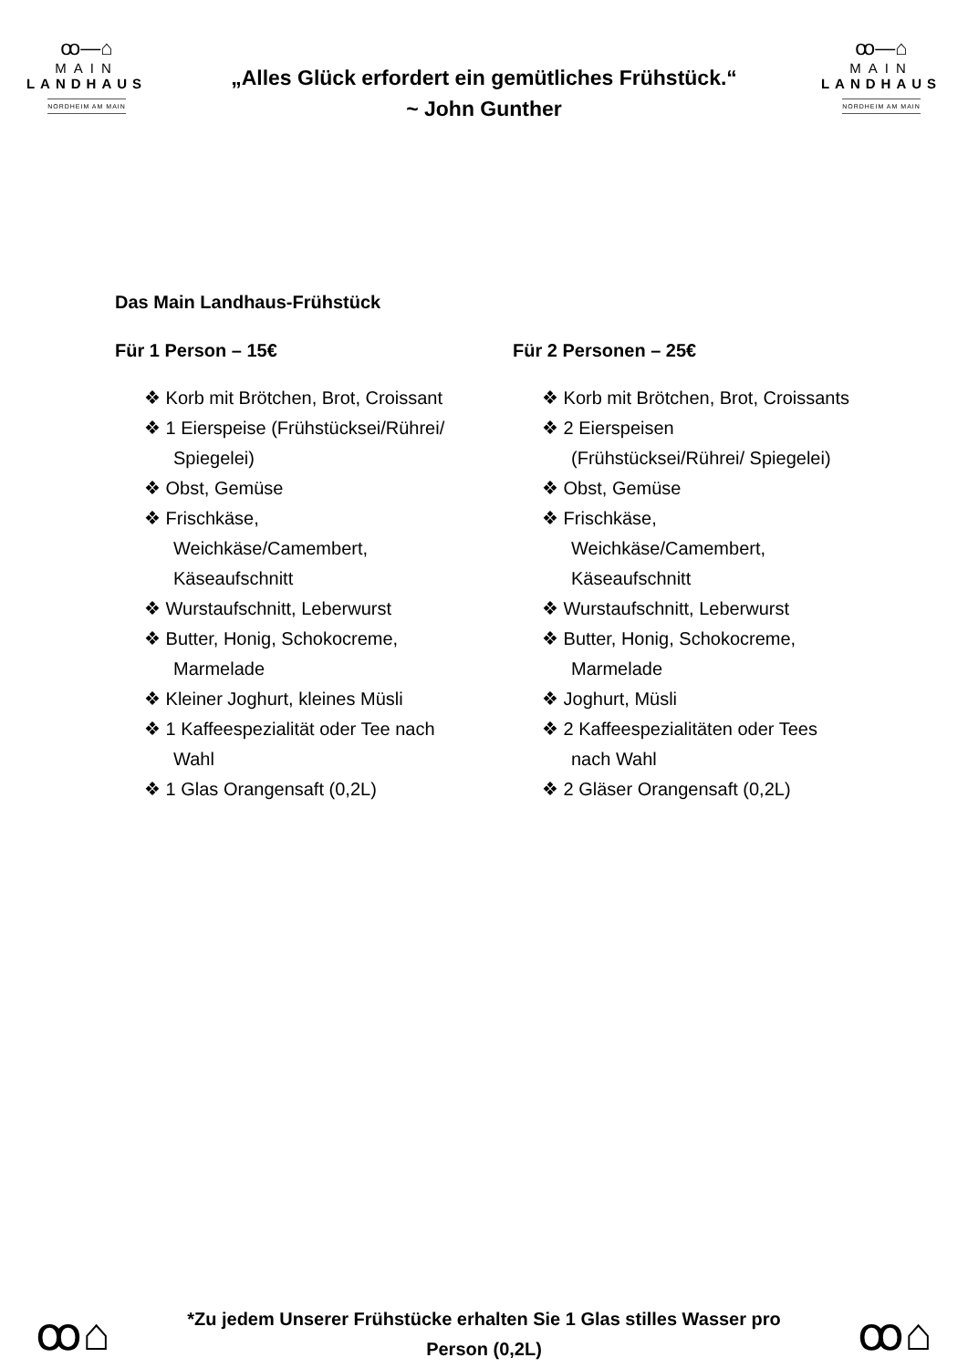ꝏ—⌂
MAIN
LANDHAUS
NORDHEIM AM MAIN
„Alles Glück erfordert ein gemütliches Frühstück.“
~ John Gunther
ꝏ—⌂
MAIN
LANDHAUS
NORDHEIM AM MAIN
Das Main Landhaus-Frühstück
Für 1 Person – 15€
❖ Korb mit Brötchen, Brot, Croissant
❖ 1 Eierspeise (Frühstücksei/Rührei/ Spiegelei)
❖ Obst, Gemüse
❖ Frischkäse, Weichkäse/Camembert, Käseaufschnitt
❖ Wurstaufschnitt, Leberwurst
❖ Butter, Honig, Schokocreme, Marmelade
❖ Kleiner Joghurt, kleines Müsli
❖ 1 Kaffeespezialität oder Tee nach Wahl
❖ 1 Glas Orangensaft (0,2L)
Für 2 Personen – 25€
❖ Korb mit Brötchen, Brot, Croissants
❖ 2 Eierspeisen (Frühstücksei/Rührei/ Spiegelei)
❖ Obst, Gemüse
❖ Frischkäse, Weichkäse/Camembert, Käseaufschnitt
❖ Wurstaufschnitt, Leberwurst
❖ Butter, Honig, Schokocreme, Marmelade
❖ Joghurt, Müsli
❖ 2 Kaffeespezialitäten oder Tees nach Wahl
❖ 2 Gläser Orangensaft (0,2L)
ꝏ⌂
*Zu jedem Unserer Frühstücke erhalten Sie 1 Glas stilles Wasser pro
Person (0,2L)
ꝏ⌂